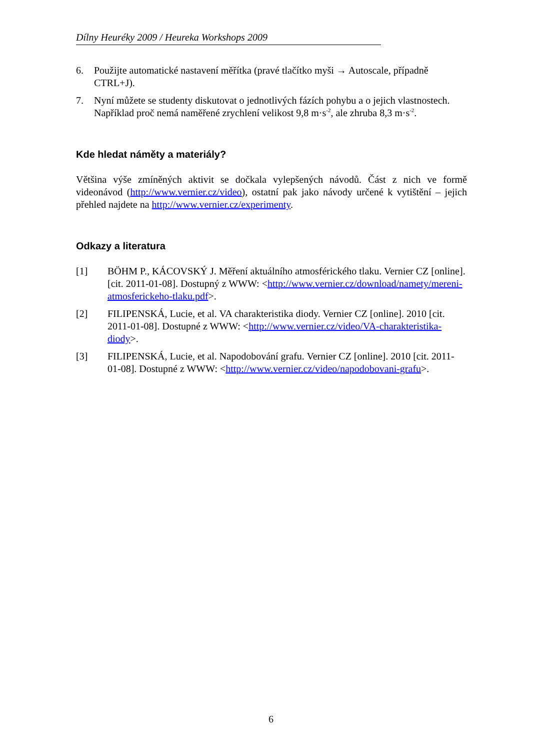Dílny Heuréky 2009 / Heureka Workshops 2009
6. Použijte automatické nastavení měřítka (pravé tlačítko myši → Autoscale, případně CTRL+J).
7. Nyní můžete se studenty diskutovat o jednotlivých fázích pohybu a o jejich vlastnostech. Například proč nemá naměřené zrychlení velikost 9,8 m·s<sup>-2</sup>, ale zhruba 8,3 m·s<sup>-2</sup>.
Kde hledat náměty a materiály?
Většina výše zmíněných aktivit se dočkala vylepšených návodů. Část z nich ve formě videonávod (http://www.vernier.cz/video), ostatní pak jako návody určené k vytištění – jejich přehled najdete na http://www.vernier.cz/experimenty.
Odkazy a literatura
[1] BÖHM P., KÁCOVSKÝ J. Měření aktuálního atmosférického tlaku. Vernier CZ [online]. [cit. 2011-01-08]. Dostupný z WWW: <http://www.vernier.cz/download/namety/mereni-atmosferickeho-tlaku.pdf>.
[2] FILIPENSKÁ, Lucie, et al. VA charakteristika diody. Vernier CZ [online]. 2010 [cit. 2011-01-08]. Dostupné z WWW: <http://www.vernier.cz/video/VA-charakteristika-diody>.
[3] FILIPENSKÁ, Lucie, et al. Napodobování grafu. Vernier CZ [online]. 2010 [cit. 2011-01-08]. Dostupné z WWW: <http://www.vernier.cz/video/napodobovani-grafu>.
6